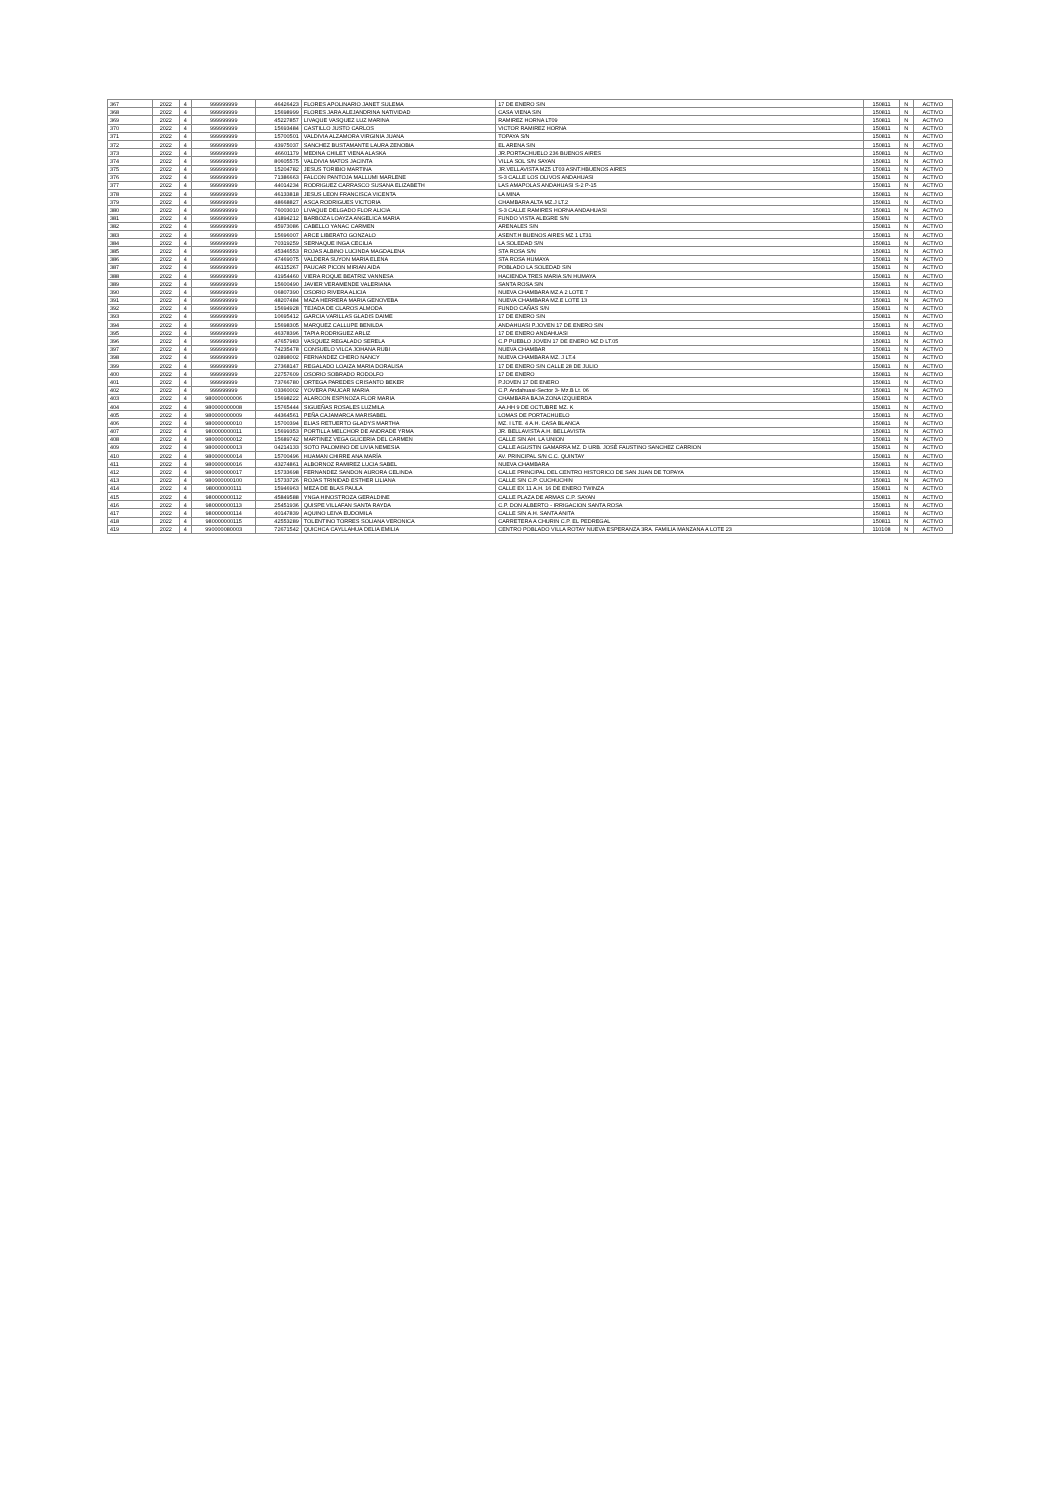| 367 | 2022 | 4 | 999999999 | 46426423 | FLORES APOLINARIO JANET SULEMA | 17 DE ENERO S/N | 150811 | N | ACTIVO |
| 368 | 2022 | 4 | 999999999 | 15698999 | FLORES JARA ALEJANDRINA NATIVIDAD | CASA VIENA S/N | 150811 | N | ACTIVO |
| 369 | 2022 | 4 | 999999999 | 45227857 | LIVAQUE VASQUEZ LUZ MARINA | RAMIREZ HORNA LT09 | 150811 | N | ACTIVO |
| 370 | 2022 | 4 | 999999999 | 15693484 | CASTILLO JUSTO CARLOS | VICTOR RAMIREZ HORNA | 150811 | N | ACTIVO |
| 371 | 2022 | 4 | 999999999 | 15700501 | VALDIVIA ALZAMORA VIRGINIA JUANA | TOPAYA S/N | 150811 | N | ACTIVO |
| 372 | 2022 | 4 | 999999999 | 43975037 | SANCHEZ BUSTAMANTE LAURA ZENOBIA | EL ARENA S/N | 150811 | N | ACTIVO |
| 373 | 2022 | 4 | 999999999 | 46601179 | MEDINA CHILET VIENA ALASKA | JR.PORTACHUELO 236 BUENOS AIRES | 150811 | N | ACTIVO |
| 374 | 2022 | 4 | 999999999 | 80605575 | VALDIVIA MATOS JACINTA | VILLA SOL S/N SAYAN | 150811 | N | ACTIVO |
| 375 | 2022 | 4 | 999999999 | 15204782 | JESUS TORIBIO MARTINA | JR.VELLAVISTA MZ5 LT03 ASNT.HBUENOS AIRES | 150811 | N | ACTIVO |
| 376 | 2022 | 4 | 999999999 | 71386663 | FALCON PANTOJA MALLUMI MARLENE | S-3 CALLE LOS OLIVOS ANDAHUASI | 150811 | N | ACTIVO |
| 377 | 2022 | 4 | 999999999 | 44014234 | RODRIGUEZ CARRASCO SUSANA ELIZABETH | LAS AMAPOLAS ANDAHUASI S-2 P-15 | 150811 | N | ACTIVO |
| 378 | 2022 | 4 | 999999999 | 46133818 | JESUS LEON FRANCISCA VICENTA | LA MINA | 150811 | N | ACTIVO |
| 379 | 2022 | 4 | 999999999 | 48668827 | ASCA RODRIGUES VICTORIA | CHAMBARA ALTA MZ.J LT.2 | 150811 | N | ACTIVO |
| 380 | 2022 | 4 | 999999999 | 76003010 | LIVAQUE DELGADO FLOR ALICIA | S-3 CALLE RAMIRES HORNA ANDAHUASI | 150811 | N | ACTIVO |
| 381 | 2022 | 4 | 999999999 | 41894212 | BARBOZA LOAYZA ANGELICA MARIA | FUNDO VISTA ALEGRE S/N | 150811 | N | ACTIVO |
| 382 | 2022 | 4 | 999999999 | 45973086 | CABELLO YANAC CARMEN | ARENALES S/N | 150811 | N | ACTIVO |
| 383 | 2022 | 4 | 999999999 | 15696007 | ARCE LIBERATO GONZALO | ASENT.H BUENOS AIRES MZ 1 LT31 | 150811 | N | ACTIVO |
| 384 | 2022 | 4 | 999999999 | 70319259 | SERNAQUE INGA CECILIA | LA SOLEDAD S/N | 150811 | N | ACTIVO |
| 385 | 2022 | 4 | 999999999 | 45346553 | ROJAS ALBINO LUCINDA MAGDALENA | STA ROSA S/N | 150811 | N | ACTIVO |
| 386 | 2022 | 4 | 999999999 | 47469075 | VALDERA SUYON MARIA ELENA | STA ROSA HUMAYA | 150811 | N | ACTIVO |
| 387 | 2022 | 4 | 999999999 | 46115267 | PAUCAR PICON MIRIAN AIDA | POBLADO LA SOLEDAD S/N | 150811 | N | ACTIVO |
| 388 | 2022 | 4 | 999999999 | 41954460 | VIERA ROQUE BEATRIZ VANNESA | HACIENDA TRES MARIA S/N HUMAYA | 150811 | N | ACTIVO |
| 389 | 2022 | 4 | 999999999 | 15600490 | JAVIER VERAMENDE VALERIANA | SANTA ROSA S/N | 150811 | N | ACTIVO |
| 390 | 2022 | 4 | 999999999 | 06807390 | OSORIO RIVERA ALICIA | NUEVA CHAMBARA MZ A 2 LOTE 7 | 150811 | N | ACTIVO |
| 391 | 2022 | 4 | 999999999 | 48207484 | MAZA HERRERA MARIA GENOVEBA | NUEVA CHAMBARA MZ.E LOTE 13 | 150811 | N | ACTIVO |
| 392 | 2022 | 4 | 999999999 | 15694928 | TEJADA DE CLAROS ALMODA | FUNDO CAÑAS S/N | 150811 | N | ACTIVO |
| 393 | 2022 | 4 | 999999999 | 10695412 | GARCIA VARILLAS GLADIS DAIME | 17 DE ENERO S/N | 150811 | N | ACTIVO |
| 394 | 2022 | 4 | 999999999 | 15698305 | MARQUEZ CALLUPE BENILDA | ANDAHUASI P.JOVEN 17 DE ENERO S/N | 150811 | N | ACTIVO |
| 395 | 2022 | 4 | 999999999 | 46378396 | TAPIA RODRIGUEZ ARLIZ | 17 DE ENERO ANDAHUASI | 150811 | N | ACTIVO |
| 396 | 2022 | 4 | 999999999 | 47657983 | VASQUEZ REGALADO SERELA | C.P PUEBLO JOVEN 17 DE ENERO MZ D LT.05 | 150811 | N | ACTIVO |
| 397 | 2022 | 4 | 999999999 | 74235478 | CONSUELO VILCA JOHANA RUBI | NUEVA CHAMBAR | 150811 | N | ACTIVO |
| 398 | 2022 | 4 | 999999999 | 02898002 | FERNANDEZ CHERO NANCY | NUEVA CHAMBARA MZ. J LT.4 | 150811 | N | ACTIVO |
| 399 | 2022 | 4 | 999999999 | 27368147 | REGALADO LOAIZA MARIA DORALISA | 17 DE ENERO S/N CALLE 28 DE JULIO | 150811 | N | ACTIVO |
| 400 | 2022 | 4 | 999999999 | 22757609 | OSORIO SOBRADO RODOLFO | 17 DE ENERO | 150811 | N | ACTIVO |
| 401 | 2022 | 4 | 999999999 | 73766780 | ORTEGA PAREDES CRISANTO BEKER | P.JOVEN 17 DE ENERO | 150811 | N | ACTIVO |
| 402 | 2022 | 4 | 999999999 | 03360002 | YOVERA PAUCAR MARIA | C.P. Andahuasi-Sector 3- Mz.B Lt. 06 | 150811 | N | ACTIVO |
| 403 | 2022 | 4 | 980000000006 | 15698222 | ALARCON ESPINOZA FLOR MARIA | CHAMBARA BAJA ZONA IZQUIERDA | 150811 | N | ACTIVO |
| 404 | 2022 | 4 | 980000000008 | 15765444 | SIGUEÑAS ROSALES LUZMILA | AA.HH 9 DE OCTUBRE MZ. K | 150811 | N | ACTIVO |
| 405 | 2022 | 4 | 980000000009 | 44364561 | PEÑA CAJAMARCA MARISABEL | LOMAS DE PORTACHUELO | 150811 | N | ACTIVO |
| 406 | 2022 | 4 | 980000000010 | 15700394 | ELIAS RETUERTO GLADYS MARTHA | MZ. I LTE. 4 A.H. CASA BLANCA | 150811 | N | ACTIVO |
| 407 | 2022 | 4 | 980000000011 | 15699353 | PORTILLA MELCHOR DE ANDRADE YRMA | JR. BELLAVISTA A.H. BELLAVISTA | 150811 | N | ACTIVO |
| 408 | 2022 | 4 | 980000000012 | 15689742 | MARTINEZ VEGA GLICERIA DEL CARMEN | CALLE S/N AH. LA UNION | 150811 | N | ACTIVO |
| 409 | 2022 | 4 | 980000000013 | 04214133 | SOTO PALOMINO DE LIVIA NEMESIA | CALLE AGUSTIN GAMARRA MZ. D URB. JOSÉ FAUSTINO SANCHEZ CARRION | 150811 | N | ACTIVO |
| 410 | 2022 | 4 | 980000000014 | 15700496 | HUAMAN CHIRRE ANA MARÍA | AV. PRINCIPAL S/N C.C. QUINTAY | 150811 | N | ACTIVO |
| 411 | 2022 | 4 | 980000000016 | 43274861 | ALBORNOZ RAMIREZ LUCIA SABEL | NUEVA CHAMBARA | 150811 | N | ACTIVO |
| 412 | 2022 | 4 | 980000000017 | 15733698 | FERNANDEZ SANDON AURORA CELINDA | CALLE PRINCIPAL DEL CENTRO HISTORICO DE SAN JUAN DE TOPAYA | 150811 | N | ACTIVO |
| 413 | 2022 | 4 | 980000000100 | 15733726 | ROJAS TRINIDAD ESTHER LILIANA | CALLE S/N C.P. CUCHUCHIN | 150811 | N | ACTIVO |
| 414 | 2022 | 4 | 980000000111 | 15946963 | MEZA DE BLAS PAULA | CALLE EX 11 A.H. 16 DE ENERO TWINZA | 150811 | N | ACTIVO |
| 415 | 2022 | 4 | 980000000112 | 45849588 | YNGA HINOSTROZA GERALDINE | CALLE PLAZA DE ARMAS C.P. SAYAN | 150811 | N | ACTIVO |
| 416 | 2022 | 4 | 980000000113 | 25451936 | QUISPE VILLAFAN SANTA RAYDA | C.P. DON ALBERTO - IRRIGACION SANTA ROSA | 150811 | N | ACTIVO |
| 417 | 2022 | 4 | 980000000114 | 40147839 | AQUINO LEIVA EUDOMILA | CALLE S/N A.H. SANTA ANITA | 150811 | N | ACTIVO |
| 418 | 2022 | 4 | 980000000115 | 42553289 | TOLENTINO TORRES SOLIANA VERONICA | CARRETERA A CHURIN C.P. EL PEDREGAL | 150811 | N | ACTIVO |
| 419 | 2022 | 4 | 990000080003 | 72671542 | QUICHCA CAYLLAHUA DELIA EMILIA | CENTRO POBLADO VILLA ROTAY NUEVA ESPERANZA 3RA. FAMILIA MANZANA A LOTE 23 | 110108 | N | ACTIVO |